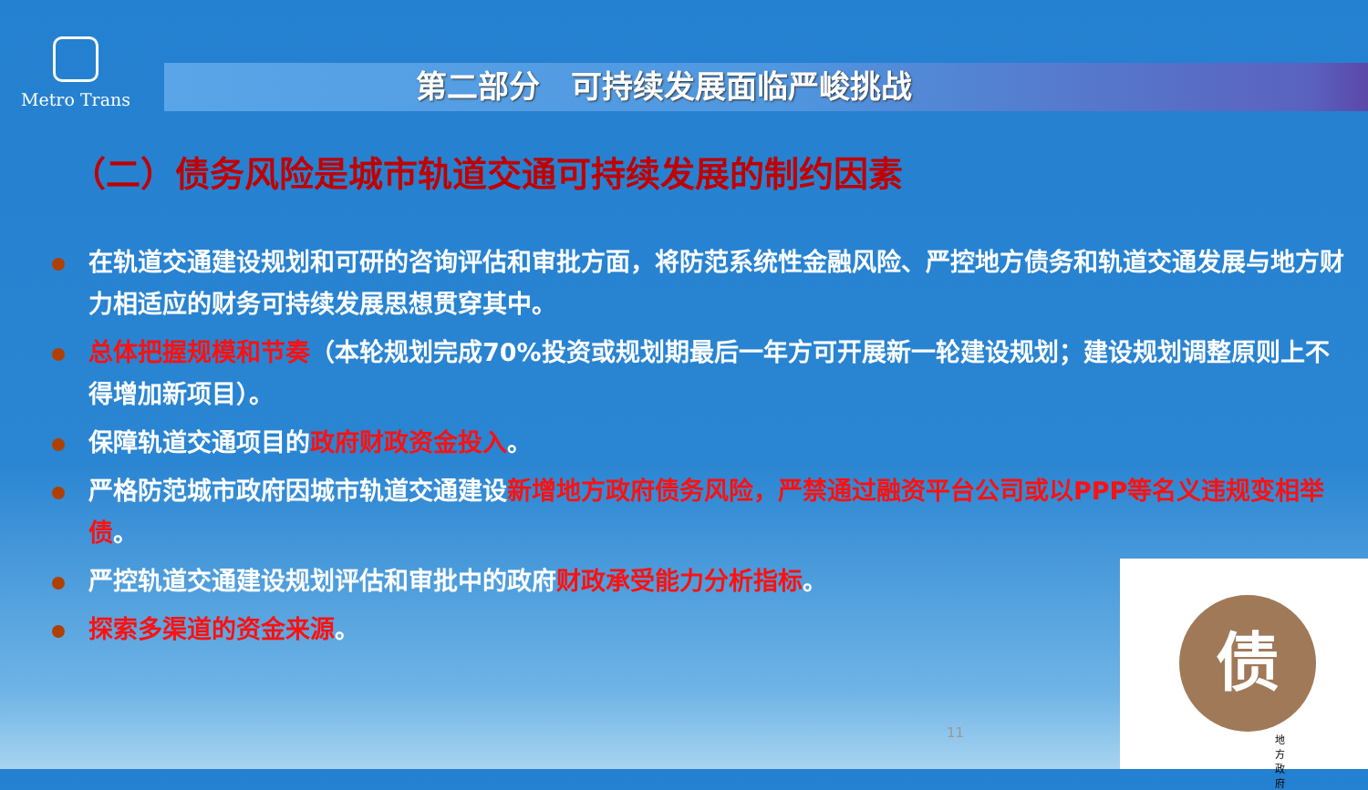Metro Trans
第二部分　可持续发展面临严峻挑战
（二）债务风险是城市轨道交通可持续发展的制约因素
在轨道交通建设规划和可研的咨询评估和审批方面，将防范系统性金融风险、严控地方债务和轨道交通发展与地方财力相适应的财务可持续发展思想贯穿其中。
总体把握规模和节奏（本轮规划完成70%投资或规划期最后一年方可开展新一轮建设规划；建设规划调整原则上不得增加新项目）。
保障轨道交通项目的政府财政资金投入。
严格防范城市政府因城市轨道交通建设新增地方政府债务风险，严禁通过融资平台公司或以PPP等名义违规变相举债。
严控轨道交通建设规划评估和审批中的政府财政承受能力分析指标。
探索多渠道的资金来源。
11
债
地方政府